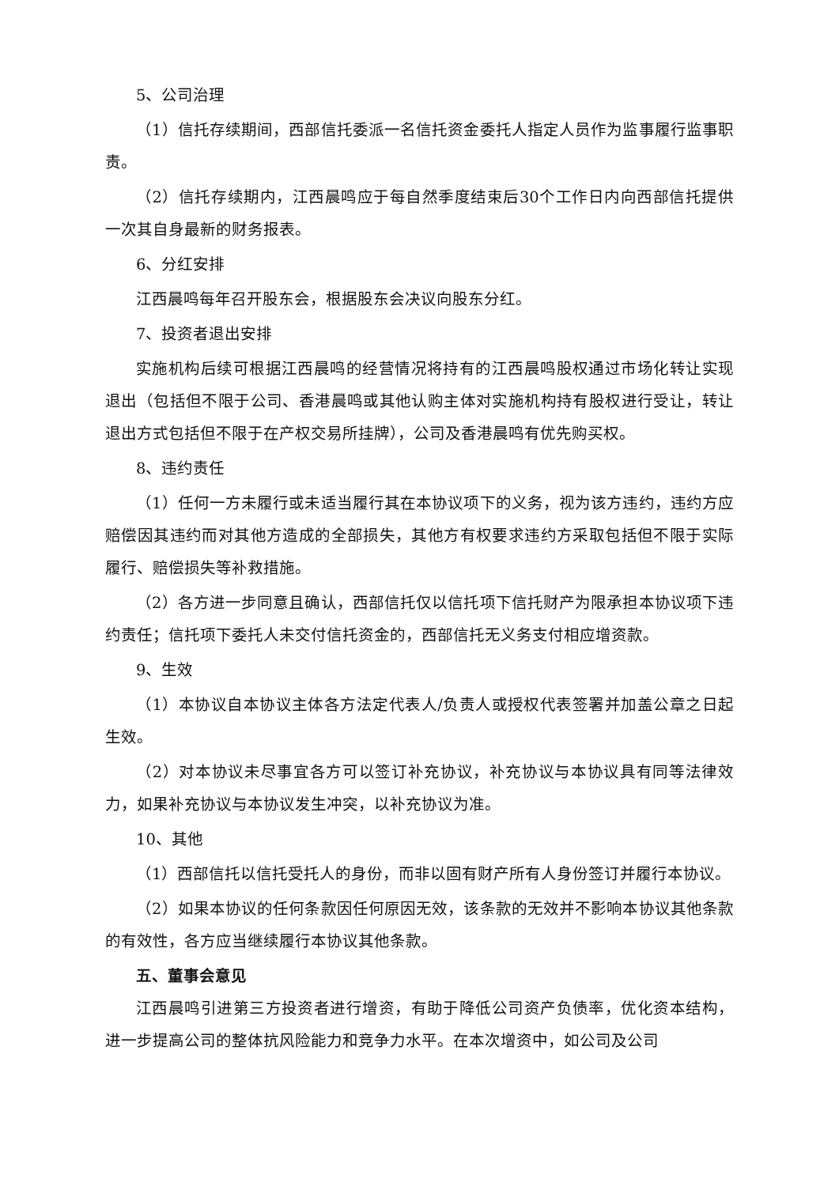5、公司治理
（1）信托存续期间，西部信托委派一名信托资金委托人指定人员作为监事履行监事职责。
（2）信托存续期内，江西晨鸣应于每自然季度结束后30个工作日内向西部信托提供一次其自身最新的财务报表。
6、分红安排
江西晨鸣每年召开股东会，根据股东会决议向股东分红。
7、投资者退出安排
实施机构后续可根据江西晨鸣的经营情况将持有的江西晨鸣股权通过市场化转让实现退出（包括但不限于公司、香港晨鸣或其他认购主体对实施机构持有股权进行受让，转让退出方式包括但不限于在产权交易所挂牌），公司及香港晨鸣有优先购买权。
8、违约责任
（1）任何一方未履行或未适当履行其在本协议项下的义务，视为该方违约，违约方应赔偿因其违约而对其他方造成的全部损失，其他方有权要求违约方采取包括但不限于实际履行、赔偿损失等补救措施。
（2）各方进一步同意且确认，西部信托仅以信托项下信托财产为限承担本协议项下违约责任；信托项下委托人未交付信托资金的，西部信托无义务支付相应增资款。
9、生效
（1）本协议自本协议主体各方法定代表人/负责人或授权代表签署并加盖公章之日起生效。
（2）对本协议未尽事宜各方可以签订补充协议，补充协议与本协议具有同等法律效力，如果补充协议与本协议发生冲突，以补充协议为准。
10、其他
（1）西部信托以信托受托人的身份，而非以固有财产所有人身份签订并履行本协议。
（2）如果本协议的任何条款因任何原因无效，该条款的无效并不影响本协议其他条款的有效性，各方应当继续履行本协议其他条款。
五、董事会意见
江西晨鸣引进第三方投资者进行增资，有助于降低公司资产负债率，优化资本结构，进一步提高公司的整体抗风险能力和竞争力水平。在本次增资中，如公司及公司